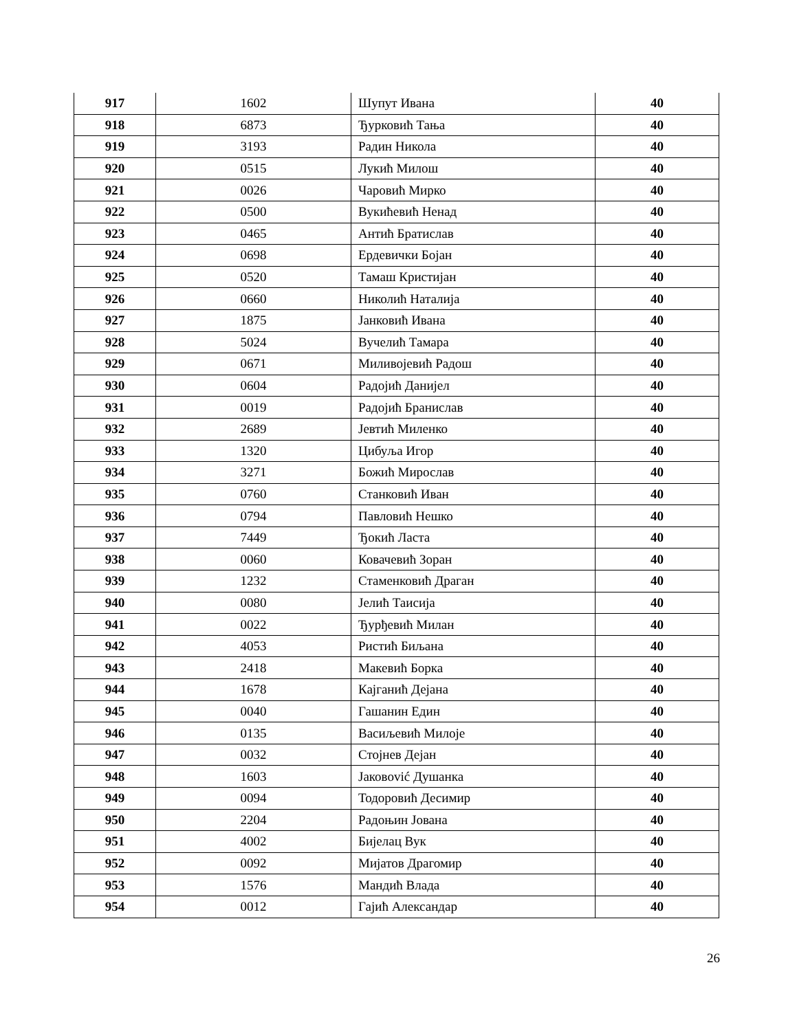| 917 | 1602 | Шупут Ивана | 40 |
| 918 | 6873 | Ђурковић Тања | 40 |
| 919 | 3193 | Радин Никола | 40 |
| 920 | 0515 | Лукић Милош | 40 |
| 921 | 0026 | Чаровић Мирко | 40 |
| 922 | 0500 | Вукићевић Ненад | 40 |
| 923 | 0465 | Антић Братислав | 40 |
| 924 | 0698 | Ердевички Бојан | 40 |
| 925 | 0520 | Тамаш Кристијан | 40 |
| 926 | 0660 | Николић Наталија | 40 |
| 927 | 1875 | Јанковић Ивана | 40 |
| 928 | 5024 | Вучелић Тамара | 40 |
| 929 | 0671 | Миливојевић Радош | 40 |
| 930 | 0604 | Радојић Данијел | 40 |
| 931 | 0019 | Радојић Бранислав | 40 |
| 932 | 2689 | Јевтић Миленко | 40 |
| 933 | 1320 | Цибуља Игор | 40 |
| 934 | 3271 | Божић Мирослав | 40 |
| 935 | 0760 | Станковић Иван | 40 |
| 936 | 0794 | Павловић Нешко | 40 |
| 937 | 7449 | Ђокић Ласта | 40 |
| 938 | 0060 | Ковачевић Зоран | 40 |
| 939 | 1232 | Стаменковић Драган | 40 |
| 940 | 0080 | Јелић Таисија | 40 |
| 941 | 0022 | Ђурђевић Милан | 40 |
| 942 | 4053 | Ристић Биљана | 40 |
| 943 | 2418 | Макевић Борка | 40 |
| 944 | 1678 | Кајганић Дејана | 40 |
| 945 | 0040 | Гашанин Един | 40 |
| 946 | 0135 | Васиљевић Милоје | 40 |
| 947 | 0032 | Стојнев Дејан | 40 |
| 948 | 1603 | Јаковović Душанка | 40 |
| 949 | 0094 | Тодоровић Десимир | 40 |
| 950 | 2204 | Радоњин Јована | 40 |
| 951 | 4002 | Бијелац Вук | 40 |
| 952 | 0092 | Мијатов Драгомир | 40 |
| 953 | 1576 | Мандић Влада | 40 |
| 954 | 0012 | Гајић Александар | 40 |
26